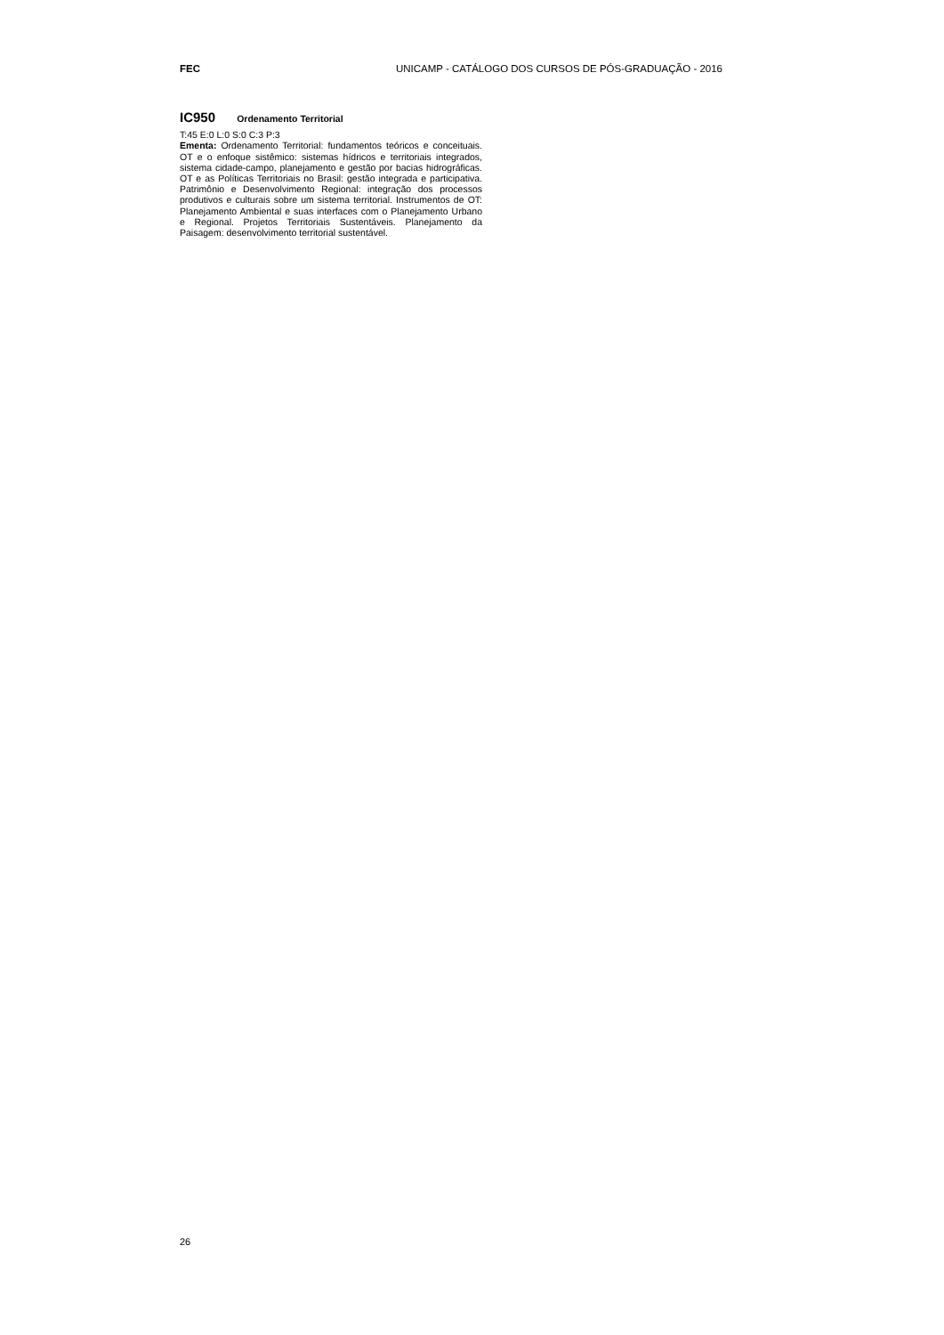FEC UNICAMP - CATÁLOGO DOS CURSOS DE PÓS-GRADUAÇÃO - 2016
IC950 Ordenamento Territorial
T:45 E:0 L:0 S:0 C:3 P:3
Ementa: Ordenamento Territorial: fundamentos teóricos e conceituais. OT e o enfoque sistêmico: sistemas hídricos e territoriais integrados, sistema cidade-campo, planejamento e gestão por bacias hidrográficas. OT e as Políticas Territoriais no Brasil: gestão integrada e participativa. Patrimônio e Desenvolvimento Regional: integração dos processos produtivos e culturais sobre um sistema territorial. Instrumentos de OT: Planejamento Ambiental e suas interfaces com o Planejamento Urbano e Regional. Projetos Territoriais Sustentáveis. Planejamento da Paisagem: desenvolvimento territorial sustentável.
26